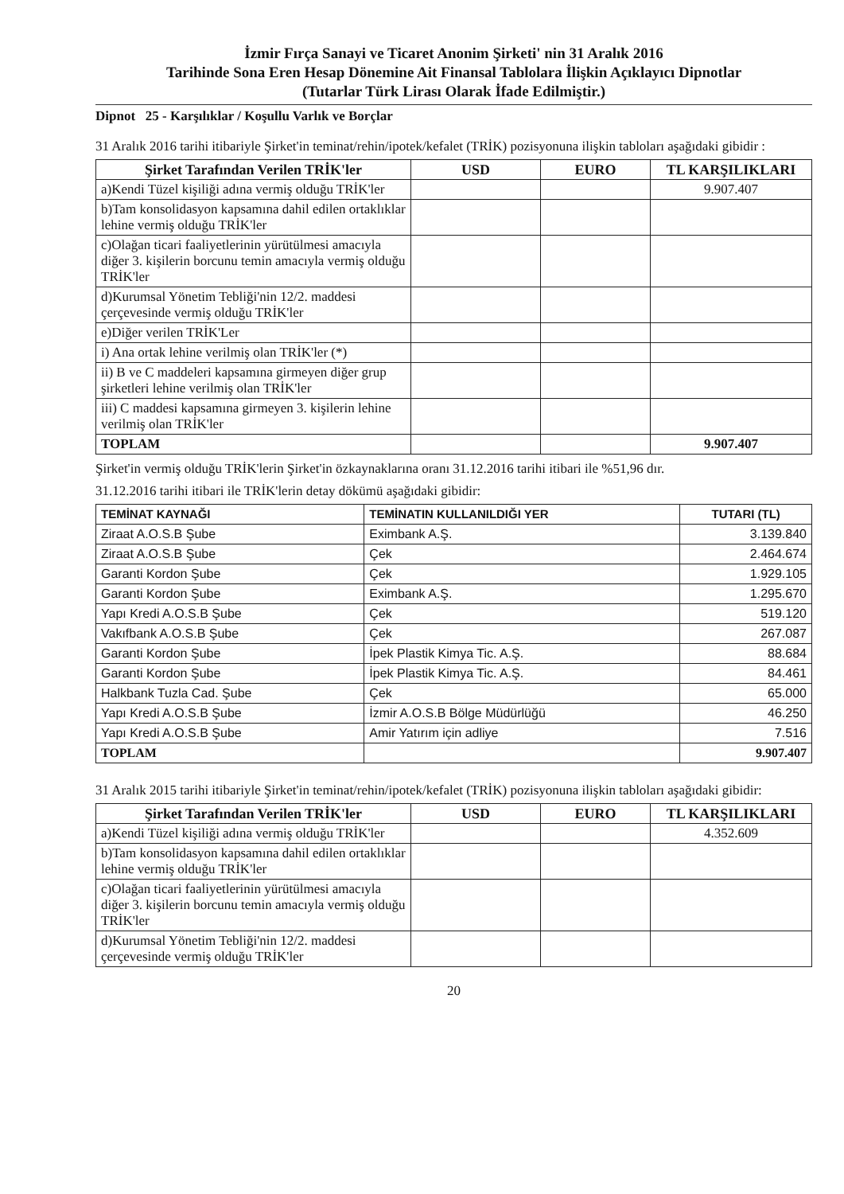İzmir Fırça Sanayi ve Ticaret Anonim Şirketi' nin 31 Aralık 2016
Tarihinde Sona Eren Hesap Dönemine Ait Finansal Tablolara İlişkin Açıklayıcı Dipnotlar
(Tutarlar Türk Lirası Olarak İfade Edilmiştir.)
Dipnot 25 - Karşılıklar / Koşullu Varlık ve Borçlar
31 Aralık 2016 tarihi itibariyle Şirket'in teminat/rehin/ipotek/kefalet (TRİK) pozisyonuna ilişkin tabloları aşağıdaki gibidir :
| Şirket Tarafından Verilen TRİK'ler | USD | EURO | TL KARŞILIKLARI |
| --- | --- | --- | --- |
| a)Kendi Tüzel kişiliği adına vermiş olduğu TRİK'ler | | | 9.907.407 |
| b)Tam konsolidasyon kapsamına dahil edilen ortaklıklar lehine vermiş olduğu TRİK'ler | | | |
| c)Olağan ticari faaliyetlerinin yürütülmesi amacıyla diğer 3. kişilerin borcunu temin amacıyla vermiş olduğu TRİK'ler | | | |
| d)Kurumsal Yönetim Tebliği'nin 12/2. maddesi çerçevesinde vermiş olduğu TRİK'ler | | | |
| e)Diğer verilen TRİK'Ler | | | |
| i) Ana ortak lehine verilmiş olan TRİK'ler (*) | | | |
| ii) B ve C maddeleri kapsamına girmeyen diğer grup şirketleri lehine verilmiş olan TRİK'ler | | | |
| iii) C maddesi kapsamına girmeyen 3. kişilerin lehine verilmiş olan TRİK'ler | | | |
| TOPLAM | | | 9.907.407 |
Şirket'in vermiş olduğu TRİK'lerin Şirket'in özkaynaklarına oranı 31.12.2016 tarihi itibari ile %51,96 dır.
31.12.2016 tarihi itibari ile TRİK'lerin detay dökümü aşağıdaki gibidir:
| TEMİNAT KAYNAĞI | TEMİNATIN KULLANILDIĞI YER | TUTARI (TL) |
| --- | --- | --- |
| Ziraat A.O.S.B Şube | Eximbank A.Ş. | 3.139.840 |
| Ziraat A.O.S.B Şube | Çek | 2.464.674 |
| Garanti Kordon Şube | Çek | 1.929.105 |
| Garanti Kordon Şube | Eximbank A.Ş. | 1.295.670 |
| Yapı Kredi A.O.S.B Şube | Çek | 519.120 |
| Vakıfbank A.O.S.B Şube | Çek | 267.087 |
| Garanti Kordon Şube | İpek Plastik Kimya Tic. A.Ş. | 88.684 |
| Garanti Kordon Şube | İpek Plastik Kimya Tic. A.Ş. | 84.461 |
| Halkbank Tuzla Cad. Şube | Çek | 65.000 |
| Yapı Kredi A.O.S.B Şube | İzmir A.O.S.B Bölge Müdürlüğü | 46.250 |
| Yapı Kredi A.O.S.B Şube | Amir Yatırım için adliye | 7.516 |
| TOPLAM | | 9.907.407 |
31 Aralık 2015 tarihi itibariyle Şirket'in teminat/rehin/ipotek/kefalet (TRİK) pozisyonuna ilişkin tabloları aşağıdaki gibidir:
| Şirket Tarafından Verilen TRİK'ler | USD | EURO | TL KARŞILIKLARI |
| --- | --- | --- | --- |
| a)Kendi Tüzel kişiliği adına vermiş olduğu TRİK'ler | | | 4.352.609 |
| b)Tam konsolidasyon kapsamına dahil edilen ortaklıklar lehine vermiş olduğu TRİK'ler | | | |
| c)Olağan ticari faaliyetlerinin yürütülmesi amacıyla diğer 3. kişilerin borcunu temin amacıyla vermiş olduğu TRİK'ler | | | |
| d)Kurumsal Yönetim Tebliği'nin 12/2. maddesi çerçevesinde vermiş olduğu TRİK'ler | | | |
20